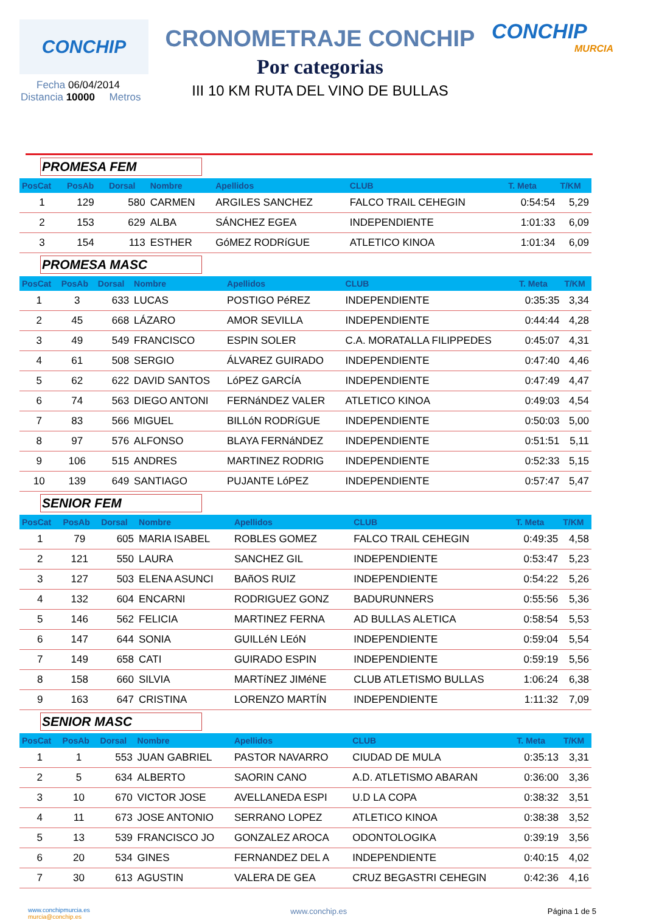CONCHIP
CRONOMETRAJE CONCHIP
Por categorias
III 10 KM RUTA DEL VINO DE BULLAS
CONCHIP
MURCIA
Fecha 06/04/2014
Distancia 10000 Metros
PROMESA FEM
| PosCat | PosAb | Dorsal | Nombre | Apellidos | CLUB | T. Meta | T/KM |
| --- | --- | --- | --- | --- | --- | --- | --- |
| 1 | 129 | 580 | CARMEN | ARGILES SANCHEZ | FALCO TRAIL CEHEGIN | 0:54:54 | 5,29 |
| 2 | 153 | 629 | ALBA | SÁNCHEZ EGEA | INDEPENDIENTE | 1:01:33 | 6,09 |
| 3 | 154 | 113 | ESTHER | GóMEZ RODRíGUE | ATLETICO KINOA | 1:01:34 | 6,09 |
PROMESA MASC
| PosCat | PosAb | Dorsal | Nombre | Apellidos | CLUB | T. Meta | T/KM |
| --- | --- | --- | --- | --- | --- | --- | --- |
| 1 | 3 | 633 | LUCAS | POSTIGO PéREZ | INDEPENDIENTE | 0:35:35 | 3,34 |
| 2 | 45 | 668 | LÁZARO | AMOR SEVILLA | INDEPENDIENTE | 0:44:44 | 4,28 |
| 3 | 49 | 549 | FRANCISCO | ESPIN SOLER | C.A. MORATALLA FILIPPEDES | 0:45:07 | 4,31 |
| 4 | 61 | 508 | SERGIO | ÁLVAREZ GUIRADO | INDEPENDIENTE | 0:47:40 | 4,46 |
| 5 | 62 | 622 | DAVID SANTOS | LóPEZ GARCÍA | INDEPENDIENTE | 0:47:49 | 4,47 |
| 6 | 74 | 563 | DIEGO ANTONI | FERNáNDEZ VALER | ATLETICO KINOA | 0:49:03 | 4,54 |
| 7 | 83 | 566 | MIGUEL | BILLóN RODRíGUE | INDEPENDIENTE | 0:50:03 | 5,00 |
| 8 | 97 | 576 | ALFONSO | BLAYA FERNáNDEZ | INDEPENDIENTE | 0:51:51 | 5,11 |
| 9 | 106 | 515 | ANDRES | MARTINEZ RODRIG | INDEPENDIENTE | 0:52:33 | 5,15 |
| 10 | 139 | 649 | SANTIAGO | PUJANTE LóPEZ | INDEPENDIENTE | 0:57:47 | 5,47 |
SENIOR FEM
| PosCat | PosAb | Dorsal | Nombre | Apellidos | CLUB | T. Meta | T/KM |
| --- | --- | --- | --- | --- | --- | --- | --- |
| 1 | 79 | 605 | MARIA ISABEL | ROBLES GOMEZ | FALCO TRAIL CEHEGIN | 0:49:35 | 4,58 |
| 2 | 121 | 550 | LAURA | SANCHEZ GIL | INDEPENDIENTE | 0:53:47 | 5,23 |
| 3 | 127 | 503 | ELENA ASUNCI | BAñOS RUIZ | INDEPENDIENTE | 0:54:22 | 5,26 |
| 4 | 132 | 604 | ENCARNI | RODRIGUEZ GONZ | BADURUNNERS | 0:55:56 | 5,36 |
| 5 | 146 | 562 | FELICIA | MARTINEZ FERNA | AD BULLAS ALETICA | 0:58:54 | 5,53 |
| 6 | 147 | 644 | SONIA | GUILLéN LEóN | INDEPENDIENTE | 0:59:04 | 5,54 |
| 7 | 149 | 658 | CATI | GUIRADO ESPIN | INDEPENDIENTE | 0:59:19 | 5,56 |
| 8 | 158 | 660 | SILVIA | MARTíNEZ JIMéNE | CLUB ATLETISMO BULLAS | 1:06:24 | 6,38 |
| 9 | 163 | 647 | CRISTINA | LORENZO MARTÍN | INDEPENDIENTE | 1:11:32 | 7,09 |
SENIOR MASC
| PosCat | PosAb | Dorsal | Nombre | Apellidos | CLUB | T. Meta | T/KM |
| --- | --- | --- | --- | --- | --- | --- | --- |
| 1 | 1 | 553 | JUAN GABRIEL | PASTOR NAVARRO | CIUDAD DE MULA | 0:35:13 | 3,31 |
| 2 | 5 | 634 | ALBERTO | SAORIN CANO | A.D. ATLETISMO ABARAN | 0:36:00 | 3,36 |
| 3 | 10 | 670 | VICTOR JOSE | AVELLANEDA ESPI | U.D LA COPA | 0:38:32 | 3,51 |
| 4 | 11 | 673 | JOSE ANTONIO | SERRANO LOPEZ | ATLETICO KINOA | 0:38:38 | 3,52 |
| 5 | 13 | 539 | FRANCISCO JO | GONZALEZ AROCA | ODONTOLOGIKA | 0:39:19 | 3,56 |
| 6 | 20 | 534 | GINES | FERNANDEZ DEL A | INDEPENDIENTE | 0:40:15 | 4,02 |
| 7 | 30 | 613 | AGUSTIN | VALERA DE GEA | CRUZ BEGASTRI CEHEGIN | 0:42:36 | 4,16 |
www.conchipmurcia.es
murcia@conchip.es
www.conchip.es Página 1 de 5